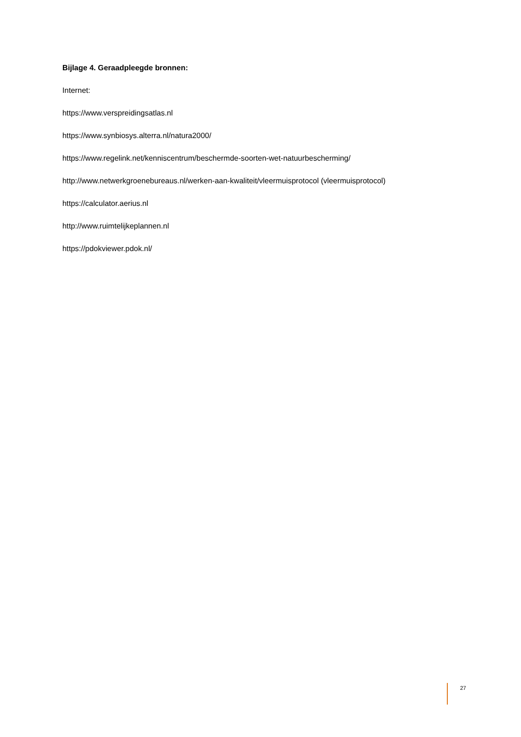Bijlage 4. Geraadpleegde bronnen:
Internet:
https://www.verspreidingsatlas.nl
https://www.synbiosys.alterra.nl/natura2000/
https://www.regelink.net/kenniscentrum/beschermde-soorten-wet-natuurbescherming/
http://www.netwerkgroenebureaus.nl/werken-aan-kwaliteit/vleermuisprotocol (vleermuisprotocol)
https://calculator.aerius.nl
http://www.ruimtelijkeplannen.nl
https://pdokviewer.pdok.nl/
27